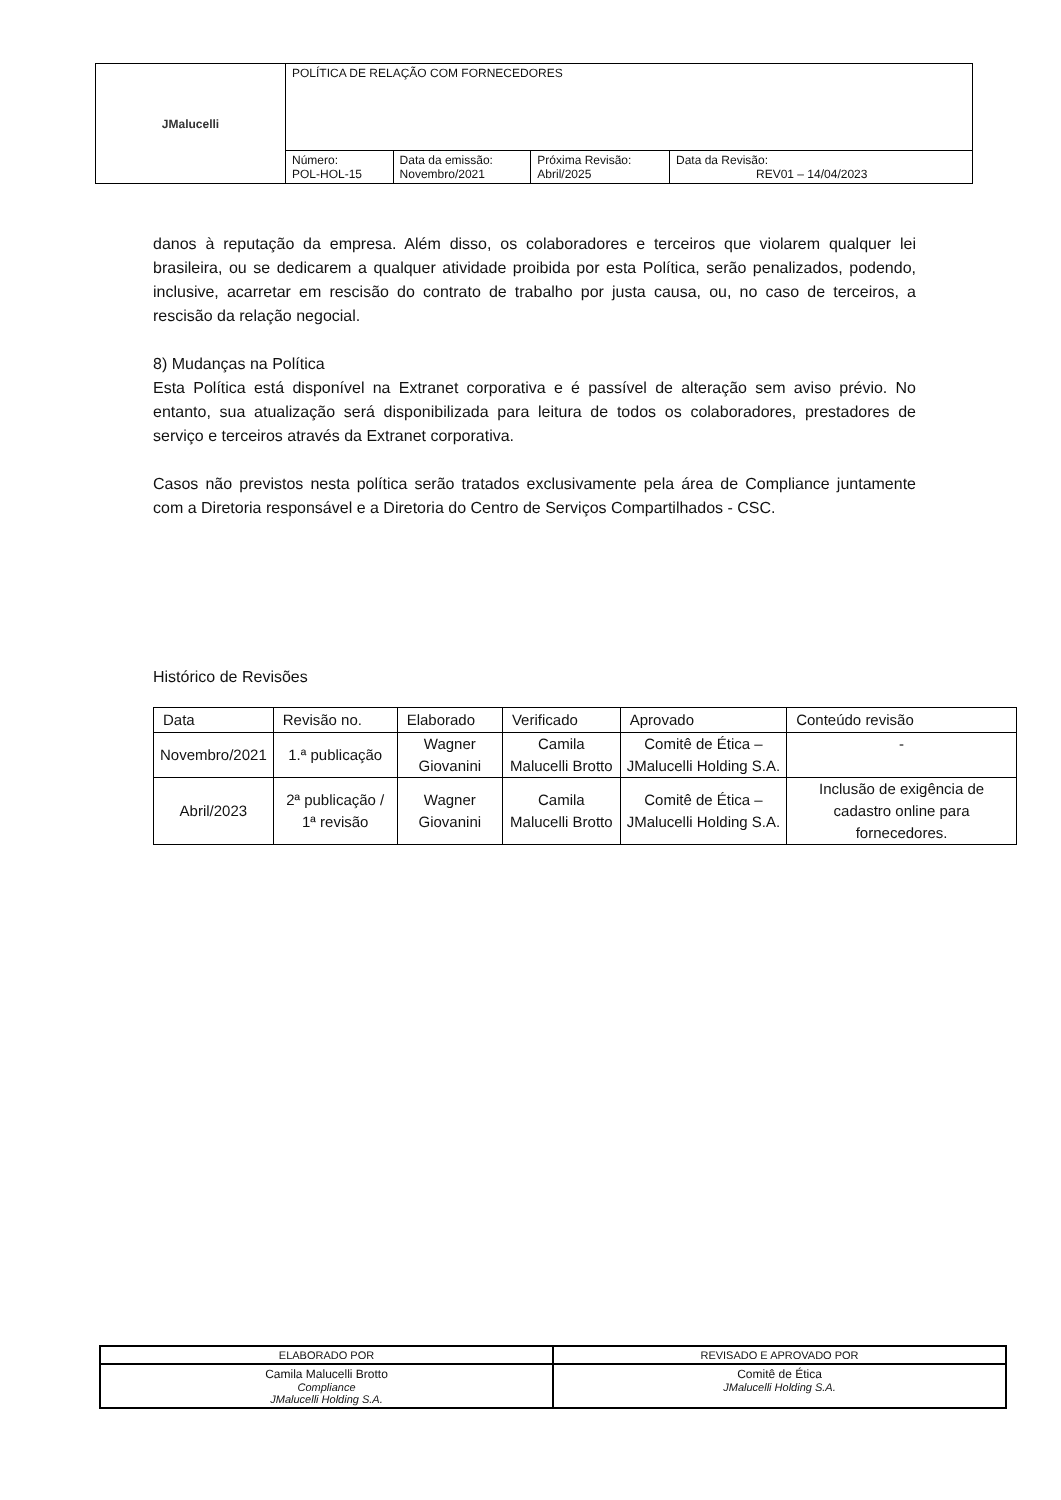| JMalucelli | POLÍTICA DE RELAÇÃO COM FORNECEDORES | | | |
| | Número: POL-HOL-15 | Data da emissão: Novembro/2021 | Próxima Revisão: Abril/2025 | Data da Revisão: REV01 – 14/04/2023 |
danos à reputação da empresa. Além disso, os colaboradores e terceiros que violarem qualquer lei brasileira, ou se dedicarem a qualquer atividade proibida por esta Política, serão penalizados, podendo, inclusive, acarretar em rescisão do contrato de trabalho por justa causa, ou, no caso de terceiros, a rescisão da relação negocial.
8) Mudanças na Política
Esta Política está disponível na Extranet corporativa e é passível de alteração sem aviso prévio. No entanto, sua atualização será disponibilizada para leitura de todos os colaboradores, prestadores de serviço e terceiros através da Extranet corporativa.
Casos não previstos nesta política serão tratados exclusivamente pela área de Compliance juntamente com a Diretoria responsável e a Diretoria do Centro de Serviços Compartilhados - CSC.
Histórico de Revisões
| Data | Revisão no. | Elaborado | Verificado | Aprovado | Conteúdo revisão |
| --- | --- | --- | --- | --- | --- |
| Novembro/2021 | 1.ª publicação | Wagner Giovanini | Camila Malucelli Brotto | Comitê de Ética – JMalucelli Holding S.A. | - |
| Abril/2023 | 2ª publicação / 1ª revisão | Wagner Giovanini | Camila Malucelli Brotto | Comitê de Ética – JMalucelli Holding S.A. | Inclusão de exigência de cadastro online para fornecedores. |
| ELABORADO POR | REVISADO E APROVADO POR |
| Camila Malucelli Brotto Compliance JMalucelli Holding S.A. | Comitê de Ética JMalucelli Holding S.A. |